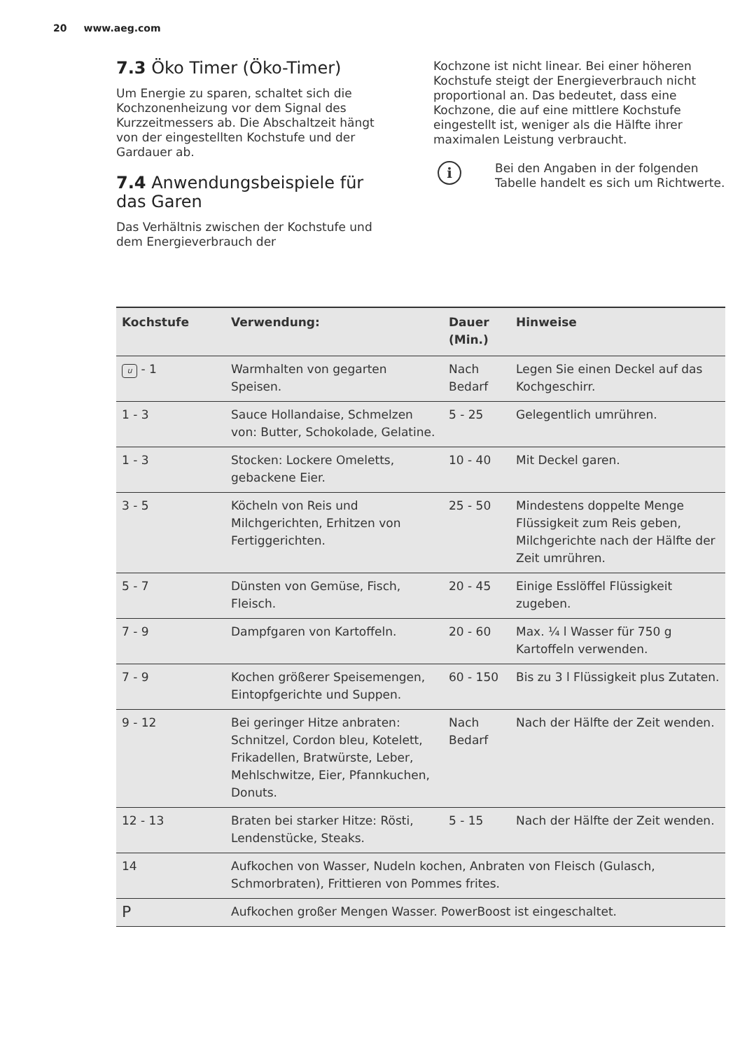20 www.aeg.com
7.3 Öko Timer (Öko-Timer)
Um Energie zu sparen, schaltet sich die Kochzonenheizung vor dem Signal des Kurzzeitmessers ab. Die Abschaltzeit hängt von der eingestellten Kochstufe und der Gardauer ab.
7.4 Anwendungsbeispiele für das Garen
Das Verhältnis zwischen der Kochstufe und dem Energieverbrauch der
Kochzone ist nicht linear. Bei einer höheren Kochstufe steigt der Energieverbrauch nicht proportional an. Das bedeutet, dass eine Kochzone, die auf eine mittlere Kochstufe eingestellt ist, weniger als die Hälfte ihrer maximalen Leistung verbraucht.
i
Bei den Angaben in der folgenden Tabelle handelt es sich um Richtwerte.
| Kochstufe | Verwendung: | Dauer (Min.) | Hinweise |
| --- | --- | --- | --- |
| u - 1 | Warmhalten von gegarten Speisen. | Nach Bedarf | Legen Sie einen Deckel auf das Kochgeschirr. |
| 1 - 3 | Sauce Hollandaise, Schmelzen von: Butter, Schokolade, Gelatine. | 5 - 25 | Gelegentlich umrühren. |
| 1 - 3 | Stocken: Lockere Omeletts, gebackene Eier. | 10 - 40 | Mit Deckel garen. |
| 3 - 5 | Köcheln von Reis und Milchgerichten, Erhitzen von Fertiggerichten. | 25 - 50 | Mindestens doppelte Menge Flüssigkeit zum Reis geben, Milchgerichte nach der Hälfte der Zeit umrühren. |
| 5 - 7 | Dünsten von Gemüse, Fisch, Fleisch. | 20 - 45 | Einige Esslöffel Flüssigkeit zugeben. |
| 7 - 9 | Dampfgaren von Kartoffeln. | 20 - 60 | Max. ¼ l Wasser für 750 g Kartoffeln verwenden. |
| 7 - 9 | Kochen größerer Speisemengen, Eintopfgerichte und Suppen. | 60 - 150 | Bis zu 3 l Flüssigkeit plus Zutaten. |
| 9 - 12 | Bei geringer Hitze anbraten: Schnitzel, Cordon bleu, Kotelett, Frikadellen, Bratwürste, Leber, Mehlschwitze, Eier, Pfannkuchen, Donuts. | Nach Bedarf | Nach der Hälfte der Zeit wenden. |
| 12 - 13 | Braten bei starker Hitze: Rösti, Lendenstücke, Steaks. | 5 - 15 | Nach der Hälfte der Zeit wenden. |
| 14 | Aufkochen von Wasser, Nudeln kochen, Anbraten von Fleisch (Gulasch, Schmorbraten), Frittieren von Pommes frites. | | |
| P | Aufkochen großer Mengen Wasser. PowerBoost ist eingeschaltet. | | |